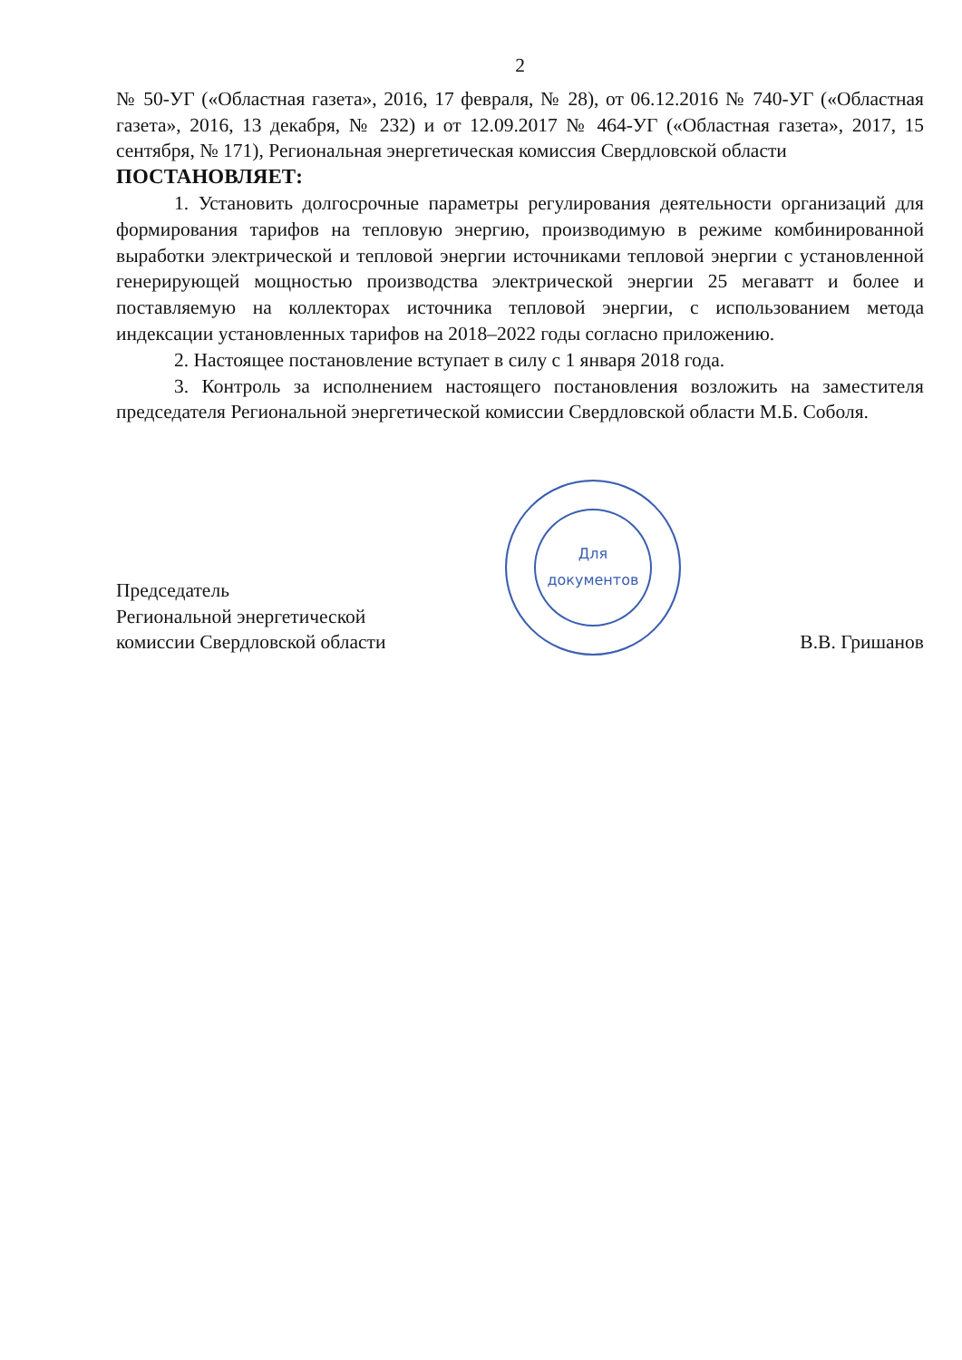2
№ 50-УГ («Областная газета», 2016, 17 февраля, № 28), от 06.12.2016 № 740-УГ («Областная газета», 2016, 13 декабря, № 232) и от 12.09.2017 № 464-УГ («Областная газета», 2017, 15 сентября, № 171), Региональная энергетическая комиссия Свердловской области
ПОСТАНОВЛЯЕТ:
1. Установить долгосрочные параметры регулирования деятельности организаций для формирования тарифов на тепловую энергию, производимую в режиме комбинированной выработки электрической и тепловой энергии источниками тепловой энергии с установленной генерирующей мощностью производства электрической энергии 25 мегаватт и более и поставляемую на коллекторах источника тепловой энергии, с использованием метода индексации установленных тарифов на 2018–2022 годы согласно приложению.
2. Настоящее постановление вступает в силу с 1 января 2018 года.
3. Контроль за исполнением настоящего постановления возложить на заместителя председателя Региональной энергетической комиссии Свердловской области М.Б. Соболя.
Председатель
Региональной энергетической
комиссии Свердловской области
Для
документов
В.В. Гришанов